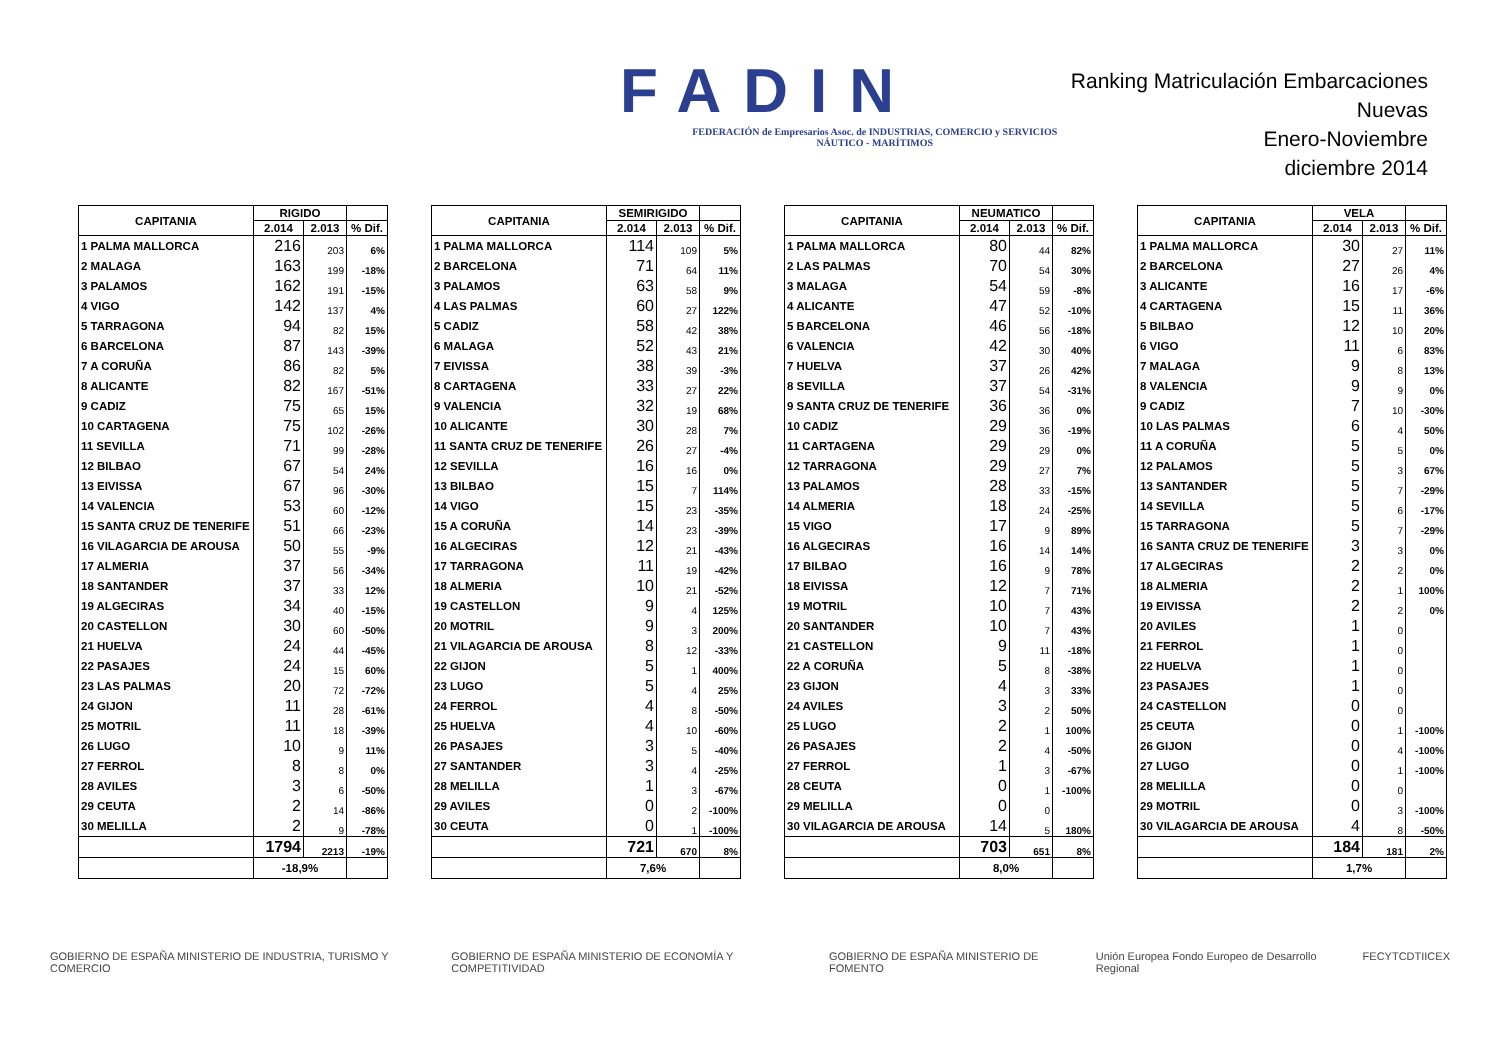FADIN
FEDERACIÓN de Empresarios Asoc. de INDUSTRIAS, COMERCIO y SERVICIOS NÁUTICO - MARÍTIMOS
Ranking Matriculación Embarcaciones Nuevas
Enero-Noviembre
diciembre 2014
| CAPITANIA | RIGIDO | | |
| --- | --- | --- | --- |
| | 2.014 | 2.013 | % Dif. |
| 1 PALMA MALLORCA | 216 | 203 | 6% |
| 2 MALAGA | 163 | 199 | -18% |
| 3 PALAMOS | 162 | 191 | -15% |
| 4 VIGO | 142 | 137 | 4% |
| 5 TARRAGONA | 94 | 82 | 15% |
| 6 BARCELONA | 87 | 143 | -39% |
| 7 A CORUÑA | 86 | 82 | 5% |
| 8 ALICANTE | 82 | 167 | -51% |
| 9 CADIZ | 75 | 65 | 15% |
| 10 CARTAGENA | 75 | 102 | -26% |
| 11 SEVILLA | 71 | 99 | -28% |
| 12 BILBAO | 67 | 54 | 24% |
| 13 EIVISSA | 67 | 96 | -30% |
| 14 VALENCIA | 53 | 60 | -12% |
| 15 SANTA CRUZ DE TENERIFE | 51 | 66 | -23% |
| 16 VILAGARCIA DE AROUSA | 50 | 55 | -9% |
| 17 ALMERIA | 37 | 56 | -34% |
| 18 SANTANDER | 37 | 33 | 12% |
| 19 ALGECIRAS | 34 | 40 | -15% |
| 20 CASTELLON | 30 | 60 | -50% |
| 21 HUELVA | 24 | 44 | -45% |
| 22 PASAJES | 24 | 15 | 60% |
| 23 LAS PALMAS | 20 | 72 | -72% |
| 24 GIJON | 11 | 28 | -61% |
| 25 MOTRIL | 11 | 18 | -39% |
| 26 LUGO | 10 | 9 | 11% |
| 27 FERROL | 8 | 8 | 0% |
| 28 AVILES | 3 | 6 | -50% |
| 29 CEUTA | 2 | 14 | -86% |
| 30 MELILLA | 2 | 9 | -78% |
| | 1794 | 2213 | -19% |
| | -18,9% | | |
| CAPITANIA | SEMIRIGIDO | | |
| --- | --- | --- | --- |
| | 2.014 | 2.013 | % Dif. |
| 1 PALMA MALLORCA | 114 | 109 | 5% |
| 2 BARCELONA | 71 | 64 | 11% |
| 3 PALAMOS | 63 | 58 | 9% |
| 4 LAS PALMAS | 60 | 27 | 122% |
| 5 CADIZ | 58 | 42 | 38% |
| 6 MALAGA | 52 | 43 | 21% |
| 7 EIVISSA | 38 | 39 | -3% |
| 8 CARTAGENA | 33 | 27 | 22% |
| 9 VALENCIA | 32 | 19 | 68% |
| 10 ALICANTE | 30 | 28 | 7% |
| 11 SANTA CRUZ DE TENERIFE | 26 | 27 | -4% |
| 12 SEVILLA | 16 | 16 | 0% |
| 13 BILBAO | 15 | 7 | 114% |
| 14 VIGO | 15 | 23 | -35% |
| 15 A CORUÑA | 14 | 23 | -39% |
| 16 ALGECIRAS | 12 | 21 | -43% |
| 17 TARRAGONA | 11 | 19 | -42% |
| 18 ALMERIA | 10 | 21 | -52% |
| 19 CASTELLON | 9 | 4 | 125% |
| 20 MOTRIL | 9 | 3 | 200% |
| 21 VILAGARCIA DE AROUSA | 8 | 12 | -33% |
| 22 GIJON | 5 | 1 | 400% |
| 23 LUGO | 5 | 4 | 25% |
| 24 FERROL | 4 | 8 | -50% |
| 25 HUELVA | 4 | 10 | -60% |
| 26 PASAJES | 3 | 5 | -40% |
| 27 SANTANDER | 3 | 4 | -25% |
| 28 MELILLA | 1 | 3 | -67% |
| 29 AVILES | 0 | 2 | -100% |
| 30 CEUTA | 0 | 1 | -100% |
| | 721 | 670 | 8% |
| | 7,6% | | |
| CAPITANIA | NEUMATICO | | |
| --- | --- | --- | --- |
| | 2.014 | 2.013 | % Dif. |
| 1 PALMA MALLORCA | 80 | 44 | 82% |
| 2 LAS PALMAS | 70 | 54 | 30% |
| 3 MALAGA | 54 | 59 | -8% |
| 4 ALICANTE | 47 | 52 | -10% |
| 5 BARCELONA | 46 | 56 | -18% |
| 6 VALENCIA | 42 | 30 | 40% |
| 7 HUELVA | 37 | 26 | 42% |
| 8 SEVILLA | 37 | 54 | -31% |
| 9 SANTA CRUZ DE TENERIFE | 36 | 36 | 0% |
| 10 CADIZ | 29 | 36 | -19% |
| 11 CARTAGENA | 29 | 29 | 0% |
| 12 TARRAGONA | 29 | 27 | 7% |
| 13 PALAMOS | 28 | 33 | -15% |
| 14 ALMERIA | 18 | 24 | -25% |
| 15 VIGO | 17 | 9 | 89% |
| 16 ALGECIRAS | 16 | 14 | 14% |
| 17 BILBAO | 16 | 9 | 78% |
| 18 EIVISSA | 12 | 7 | 71% |
| 19 MOTRIL | 10 | 7 | 43% |
| 20 SANTANDER | 10 | 7 | 43% |
| 21 CASTELLON | 9 | 11 | -18% |
| 22 A CORUÑA | 5 | 8 | -38% |
| 23 GIJON | 4 | 3 | 33% |
| 24 AVILES | 3 | 2 | 50% |
| 25 LUGO | 2 | 1 | 100% |
| 26 PASAJES | 2 | 4 | -50% |
| 27 FERROL | 1 | 3 | -67% |
| 28 CEUTA | 0 | 1 | -100% |
| 29 MELILLA | 0 | 0 | |
| 30 VILAGARCIA DE AROUSA | 14 | 5 | 180% |
| | 703 | 651 | 8% |
| | 8,0% | | |
| CAPITANIA | VELA | | |
| --- | --- | --- | --- |
| | 2.014 | 2.013 | % Dif. |
| 1 PALMA MALLORCA | 30 | 27 | 11% |
| 2 BARCELONA | 27 | 26 | 4% |
| 3 ALICANTE | 16 | 17 | -6% |
| 4 CARTAGENA | 15 | 11 | 36% |
| 5 BILBAO | 12 | 10 | 20% |
| 6 VIGO | 11 | 6 | 83% |
| 7 MALAGA | 9 | 8 | 13% |
| 8 VALENCIA | 9 | 9 | 0% |
| 9 CADIZ | 7 | 10 | -30% |
| 10 LAS PALMAS | 6 | 4 | 50% |
| 11 A CORUÑA | 5 | 5 | 0% |
| 12 PALAMOS | 5 | 3 | 67% |
| 13 SANTANDER | 5 | 7 | -29% |
| 14 SEVILLA | 5 | 6 | -17% |
| 15 TARRAGONA | 5 | 7 | -29% |
| 16 SANTA CRUZ DE TENERIFE | 3 | 3 | 0% |
| 17 ALGECIRAS | 2 | 2 | 0% |
| 18 ALMERIA | 2 | 1 | 100% |
| 19 EIVISSA | 2 | 2 | 0% |
| 20 AVILES | 1 | 0 | |
| 21 FERROL | 1 | 0 | |
| 22 HUELVA | 1 | 0 | |
| 23 PASAJES | 1 | 0 | |
| 24 CASTELLON | 0 | 0 | |
| 25 CEUTA | 0 | 1 | -100% |
| 26 GIJON | 0 | 4 | -100% |
| 27 LUGO | 0 | 1 | -100% |
| 28 MELILLA | 0 | 0 | |
| 29 MOTRIL | 0 | 3 | -100% |
| 30 VILAGARCIA DE AROUSA | 4 | 8 | -50% |
| | 184 | 181 | 2% |
| | 1,7% | | |
GOBIERNO DE ESPAÑA MINISTERIO DE INDUSTRIA, TURISMO Y COMERCIO GOBIERNO DE ESPAÑA MINISTERIO DE ECONOMÍA Y COMPETITIVIDAD GOBIERNO DE ESPAÑA MINISTERIO DE FOMENTO Unión Europea Fondo Europeo de Desarrollo Regional FECYT CDTI ICEX